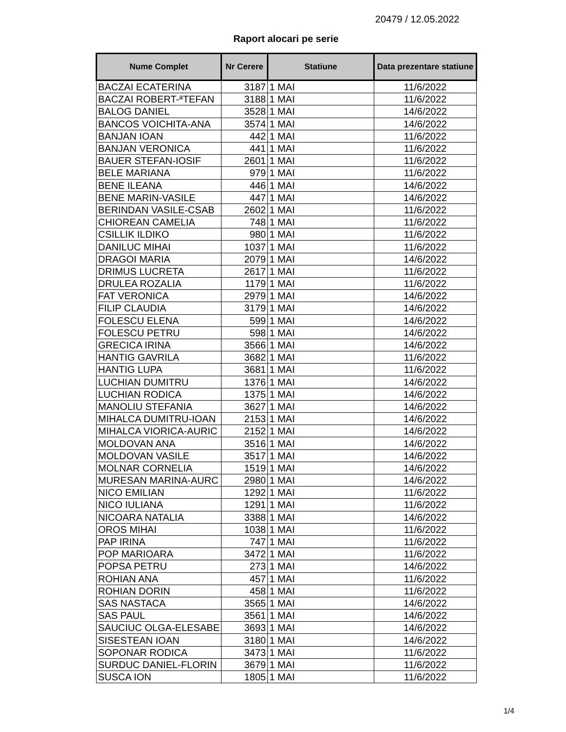20479 / 12.05.2022
Raport alocari pe serie
| Nume Complet | Nr Cerere | Statiune | Data prezentare statiune |
| --- | --- | --- | --- |
| BACZAI ECATERINA | 3187 | 1 MAI | 11/6/2022 |
| BACZAI ROBERT-ªTEFAN | 3188 | 1 MAI | 11/6/2022 |
| BALOG DANIEL | 3528 | 1 MAI | 14/6/2022 |
| BANCOS VOICHITA-ANA | 3574 | 1 MAI | 14/6/2022 |
| BANJAN IOAN | 442 | 1 MAI | 11/6/2022 |
| BANJAN VERONICA | 441 | 1 MAI | 11/6/2022 |
| BAUER STEFAN-IOSIF | 2601 | 1 MAI | 11/6/2022 |
| BELE MARIANA | 979 | 1 MAI | 11/6/2022 |
| BENE ILEANA | 446 | 1 MAI | 14/6/2022 |
| BENE MARIN-VASILE | 447 | 1 MAI | 14/6/2022 |
| BERINDAN VASILE-CSAB | 2602 | 1 MAI | 11/6/2022 |
| CHIOREAN CAMELIA | 748 | 1 MAI | 11/6/2022 |
| CSILLIK ILDIKO | 980 | 1 MAI | 11/6/2022 |
| DANILUC MIHAI | 1037 | 1 MAI | 11/6/2022 |
| DRAGOI MARIA | 2079 | 1 MAI | 14/6/2022 |
| DRIMUS LUCRETA | 2617 | 1 MAI | 11/6/2022 |
| DRULEA ROZALIA | 1179 | 1 MAI | 11/6/2022 |
| FAT VERONICA | 2979 | 1 MAI | 14/6/2022 |
| FILIP CLAUDIA | 3179 | 1 MAI | 14/6/2022 |
| FOLESCU ELENA | 599 | 1 MAI | 14/6/2022 |
| FOLESCU PETRU | 598 | 1 MAI | 14/6/2022 |
| GRECICA IRINA | 3566 | 1 MAI | 14/6/2022 |
| HANTIG GAVRILA | 3682 | 1 MAI | 11/6/2022 |
| HANTIG LUPA | 3681 | 1 MAI | 11/6/2022 |
| LUCHIAN DUMITRU | 1376 | 1 MAI | 14/6/2022 |
| LUCHIAN RODICA | 1375 | 1 MAI | 14/6/2022 |
| MANOLIU STEFANIA | 3627 | 1 MAI | 14/6/2022 |
| MIHALCA DUMITRU-IOAN | 2153 | 1 MAI | 14/6/2022 |
| MIHALCA VIORICA-AURIC | 2152 | 1 MAI | 14/6/2022 |
| MOLDOVAN ANA | 3516 | 1 MAI | 14/6/2022 |
| MOLDOVAN VASILE | 3517 | 1 MAI | 14/6/2022 |
| MOLNAR CORNELIA | 1519 | 1 MAI | 14/6/2022 |
| MURESAN MARINA-AURC | 2980 | 1 MAI | 14/6/2022 |
| NICO EMILIAN | 1292 | 1 MAI | 11/6/2022 |
| NICO IULIANA | 1291 | 1 MAI | 11/6/2022 |
| NICOARA NATALIA | 3388 | 1 MAI | 14/6/2022 |
| OROS MIHAI | 1038 | 1 MAI | 11/6/2022 |
| PAP IRINA | 747 | 1 MAI | 11/6/2022 |
| POP MARIOARA | 3472 | 1 MAI | 11/6/2022 |
| POPSA PETRU | 273 | 1 MAI | 14/6/2022 |
| ROHIAN ANA | 457 | 1 MAI | 11/6/2022 |
| ROHIAN DORIN | 458 | 1 MAI | 11/6/2022 |
| SAS NASTACA | 3565 | 1 MAI | 14/6/2022 |
| SAS PAUL | 3561 | 1 MAI | 14/6/2022 |
| SAUCIUC OLGA-ELESABE | 3693 | 1 MAI | 14/6/2022 |
| SISESTEAN IOAN | 3180 | 1 MAI | 14/6/2022 |
| SOPONAR RODICA | 3473 | 1 MAI | 11/6/2022 |
| SURDUC DANIEL-FLORIN | 3679 | 1 MAI | 11/6/2022 |
| SUSCA ION | 1805 | 1 MAI | 11/6/2022 |
1/4